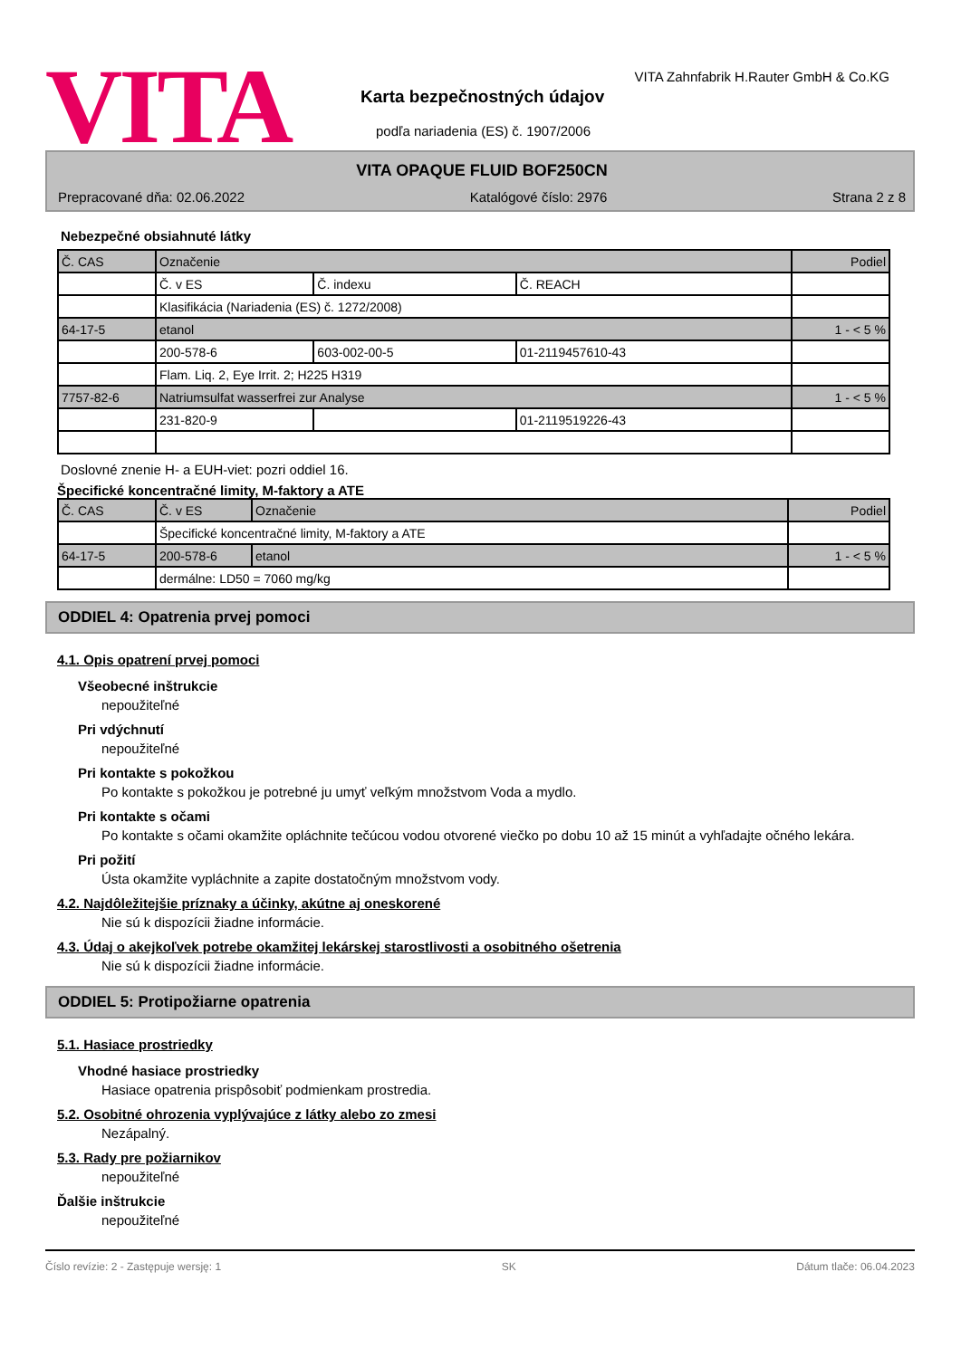VITA
VITA Zahnfabrik H.Rauter GmbH & Co.KG
Karta bezpečnostných údajov
podľa nariadenia (ES) č. 1907/2006
VITA OPAQUE FLUID BOF250CN
Prepracované dňa: 02.06.2022 Katalógové číslo: 2976 Strana 2 z 8
Nebezpečné obsiahnuté látky
| Č. CAS | Označenie | | | Podiel |
| | Č. v ES | Č. indexu | Č. REACH | |
| | Klasifikácia (Nariadenia (ES) č. 1272/2008) | | | |
| 64-17-5 | etanol | | | 1 - < 5 % |
| | 200-578-6 | 603-002-00-5 | 01-2119457610-43 | |
| | Flam. Liq. 2, Eye Irrit. 2; H225 H319 | | | |
| 7757-82-6 | Natriumsulfat wasserfrei zur Analyse | | | 1 - < 5 % |
| | 231-820-9 | | 01-2119519226-43 | |
Doslovné znenie H- a EUH-viet: pozri oddiel 16.
Špecifické koncentračné limity, M-faktory a ATE
| Č. CAS | Č. v ES | Označenie | Podiel |
| | Špecifické koncentračné limity, M-faktory a ATE | | |
| 64-17-5 | 200-578-6 | etanol | 1 - < 5 % |
| | dermálne: LD50 = 7060 mg/kg | | |
ODDIEL 4: Opatrenia prvej pomoci
4.1. Opis opatrení prvej pomoci
Všeobecné inštrukcie
nepoužiteľné
Pri vdýchnutí
nepoužiteľné
Pri kontakte s pokožkou
Po kontakte s pokožkou je potrebné ju umyť veľkým množstvom Voda a mydlo.
Pri kontakte s očami
Po kontakte s očami okamžite opláchnite tečúcou vodou otvorené viečko po dobu 10 až 15 minút a vyhľadajte očného lekára.
Pri požití
Ústa okamžite vypláchnite a zapite dostatočným množstvom vody.
4.2. Najdôležitejšie príznaky a účinky, akútne aj oneskorené
Nie sú k dispozícii žiadne informácie.
4.3. Údaj o akejkoľvek potrebe okamžitej lekárskej starostlivosti a osobitného ošetrenia
Nie sú k dispozícii žiadne informácie.
ODDIEL 5: Protipožiarne opatrenia
5.1. Hasiace prostriedky
Vhodné hasiace prostriedky
Hasiace opatrenia prispôsobiť podmienkam prostredia.
5.2. Osobitné ohrozenia vyplývajúce z látky alebo zo zmesi
Nezápalný.
5.3. Rady pre požiarnikov
nepoužiteľné
Ďalšie inštrukcie
nepoužiteľné
Číslo revízie: 2 - Zastępuje wersję: 1 SK Dátum tlače: 06.04.2023